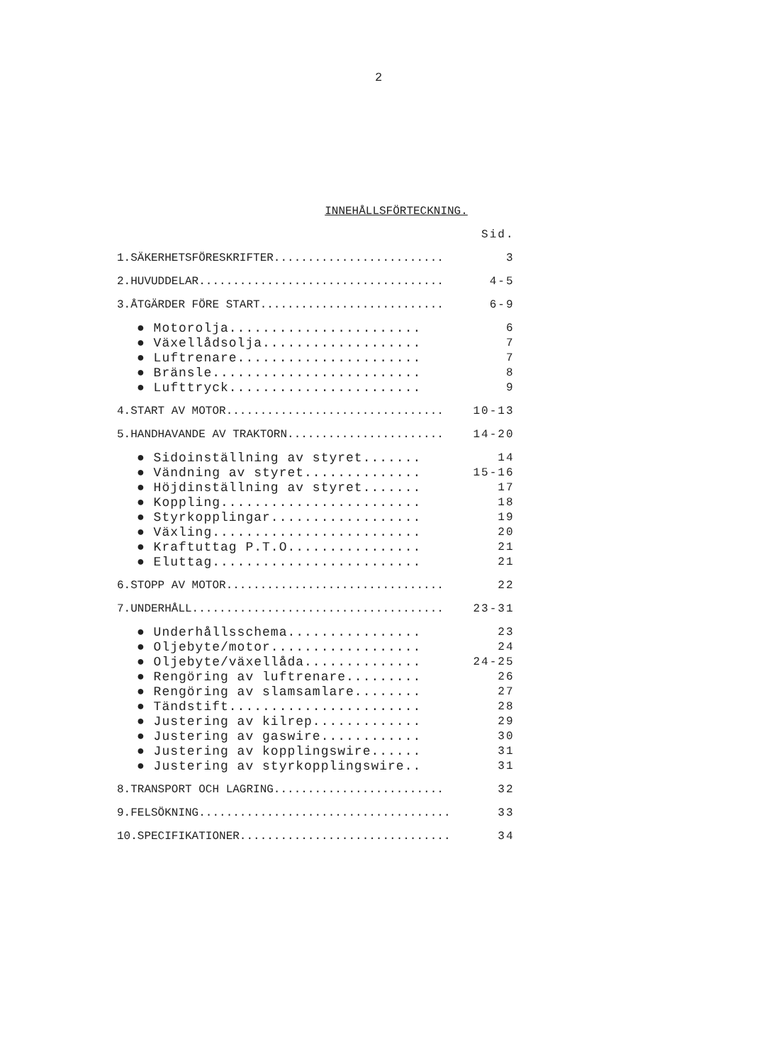2
INNEHÅLLSFÖRTECKNING.
| | Sid. |
| 1.SÄKERHETSFÖRESKRIFTER......................... | 3 |
| 2.HUVUDDELAR.................................... | 4-5 |
| 3.ÅTGÄRDER FÖRE START........................... | 6-9 |
| ● Motorolja....................... | 6 |
| ● Växellådsolja................... | 7 |
| ● Luftrenare...................... | 7 |
| ● Bränsle......................... | 8 |
| ● Lufttryck....................... | 9 |
| 4.START AV MOTOR................................ | 10-13 |
| 5.HANDHAVANDE AV TRAKTORN....................... | 14-20 |
| ● Sidoinställning av styret....... | 14 |
| ● Vändning av styret.............. | 15-16 |
| ● Höjdinställning av styret....... | 17 |
| ● Koppling........................ | 18 |
| ● Styrkopplingar.................. | 19 |
| ● Växling......................... | 20 |
| ● Kraftuttag P.T.O................ | 21 |
| ● Eluttag......................... | 21 |
| 6.STOPP AV MOTOR................................ | 22 |
| 7.UNDERHÅLL..................................... | 23-31 |
| ● Underhållsschema................ | 23 |
| ● Oljebyte/motor.................. | 24 |
| ● Oljebyte/växellåda.............. | 24-25 |
| ● Rengöring av luftrenare......... | 26 |
| ● Rengöring av slamsamlare........ | 27 |
| ● Tändstift....................... | 28 |
| ● Justering av kilrep............. | 29 |
| ● Justering av gaswire............ | 30 |
| ● Justering av kopplingswire...... | 31 |
| ● Justering av styrkopplingswire.. | 31 |
| 8.TRANSPORT OCH LAGRING......................... | 32 |
| 9.FELSÖKNING..................................... | 33 |
| 10.SPECIFIKATIONER............................... | 34 |